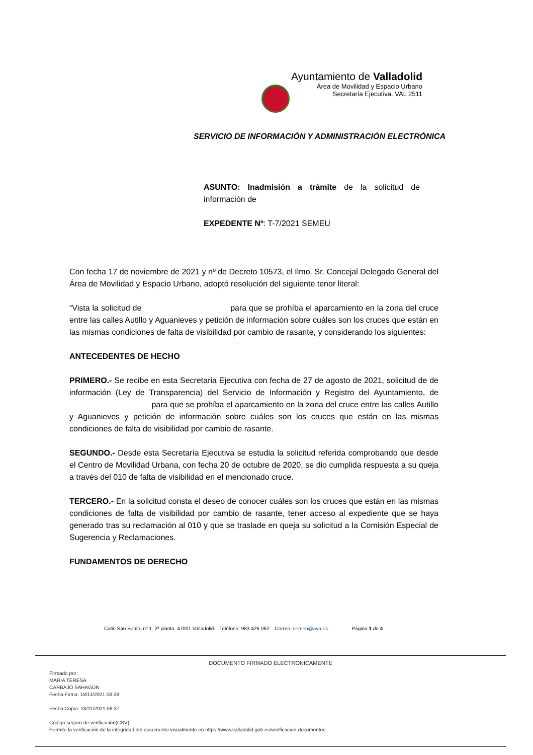Ayuntamiento de Valladolid
Área de Movilidad y Espacio Urbano
Secretaría Ejecutiva. VAL 2511
SERVICIO DE INFORMACIÓN Y ADMINISTRACIÓN ELECTRÓNICA
ASUNTO: Inadmisión a trámite de la solicitud de información de
EXPEDENTE Nº: T-7/2021 SEMEU
Con fecha 17 de noviembre de 2021 y nº de Decreto 10573, el Ilmo. Sr. Concejal Delegado General del Área de Movilidad y Espacio Urbano, adoptó resolución del siguiente tenor literal:
“Vista la solicitud de para que se prohíba el aparcamiento en la zona del cruce entre las calles Autillo y Aguanieves y petición de información sobre cuáles son los cruces que están en las mismas condiciones de falta de visibilidad por cambio de rasante, y considerando los siguientes:
ANTECEDENTES DE HECHO
PRIMERO.- Se recibe en esta Secretaria Ejecutiva con fecha de 27 de agosto de 2021, solicitud de de información (Ley de Transparencia) del Servicio de Información y Registro del Ayuntamiento, de para que se prohíba el aparcamiento en la zona del cruce entre las calles Autillo y Aguanieves y petición de información sobre cuáles son los cruces que están en las mismas condiciones de falta de visibilidad por cambio de rasante.
SEGUNDO.- Desde esta Secretaría Ejecutiva se estudia la solicitud referida comprobando que desde el Centro de Movilidad Urbana, con fecha 20 de octubre de 2020, se dio cumplida respuesta a su queja a través del 010 de falta de visibilidad en el mencionado cruce.
TERCERO.- En la solicitud consta el deseo de conocer cuáles son los cruces que están en las mismas condiciones de falta de visibilidad por cambio de rasante, tener acceso al expediente que se haya generado tras su reclamación al 010 y que se traslade en queja su solicitud a la Comisión Especial de Sugerencia y Reclamaciones.
FUNDAMENTOS DE DERECHO
Calle San Benito nº 1. 2ª planta. 47001 Valladolid. Teléfono: 983 426 062. Correo: semeu@ava.es Página 1 de 4
DOCUMENTO FIRMADO ELECTRONICAMENTE
Firmado por:
MARIA TERESA
CARBAJO SAHAGÚN
Fecha Firma: 18/11/2021 08:28
Fecha Copia: 18/11/2021 08:37
Código seguro de verificación(CSV):
Permite la verificación de la integridad del documento visualmente en https://www.valladolid.gob.es/verificacion-documentos